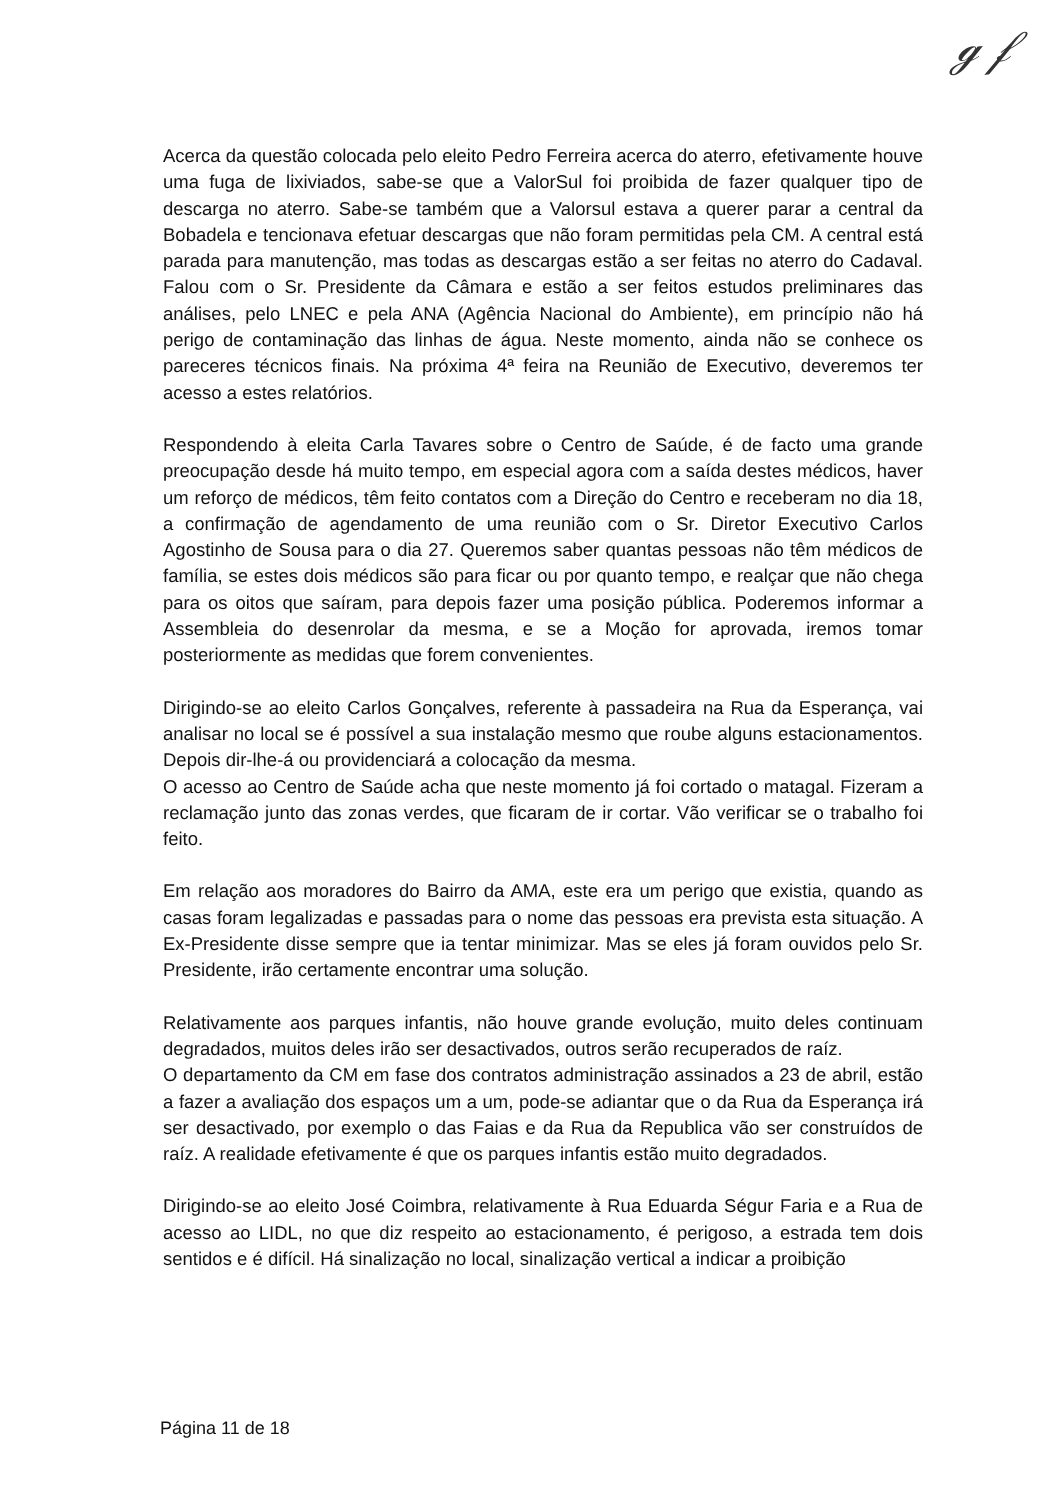ℊ 𝒻
Acerca da questão colocada pelo eleito Pedro Ferreira acerca do aterro, efetivamente houve uma fuga de lixiviados, sabe-se que a ValorSul foi proibida de fazer qualquer tipo de descarga no aterro. Sabe-se também que a Valorsul estava a querer parar a central da Bobadela e tencionava efetuar descargas que não foram permitidas pela CM. A central está parada para manutenção, mas todas as descargas estão a ser feitas no aterro do Cadaval. Falou com o Sr. Presidente da Câmara e estão a ser feitos estudos preliminares das análises, pelo LNEC e pela ANA (Agência Nacional do Ambiente), em princípio não há perigo de contaminação das linhas de água. Neste momento, ainda não se conhece os pareceres técnicos finais. Na próxima 4ª feira na Reunião de Executivo, deveremos ter acesso a estes relatórios.
Respondendo à eleita Carla Tavares sobre o Centro de Saúde, é de facto uma grande preocupação desde há muito tempo, em especial agora com a saída destes médicos, haver um reforço de médicos, têm feito contatos com a Direção do Centro e receberam no dia 18, a confirmação de agendamento de uma reunião com o Sr. Diretor Executivo Carlos Agostinho de Sousa para o dia 27. Queremos saber quantas pessoas não têm médicos de família, se estes dois médicos são para ficar ou por quanto tempo, e realçar que não chega para os oitos que saíram, para depois fazer uma posição pública. Poderemos informar a Assembleia do desenrolar da mesma, e se a Moção for aprovada, iremos tomar posteriormente as medidas que forem convenientes.
Dirigindo-se ao eleito Carlos Gonçalves, referente à passadeira na Rua da Esperança, vai analisar no local se é possível a sua instalação mesmo que roube alguns estacionamentos. Depois dir-lhe-á ou providenciará a colocação da mesma.
O acesso ao Centro de Saúde acha que neste momento já foi cortado o matagal. Fizeram a reclamação junto das zonas verdes, que ficaram de ir cortar. Vão verificar se o trabalho foi feito.
Em relação aos moradores do Bairro da AMA, este era um perigo que existia, quando as casas foram legalizadas e passadas para o nome das pessoas era prevista esta situação. A Ex-Presidente disse sempre que ia tentar minimizar. Mas se eles já foram ouvidos pelo Sr. Presidente, irão certamente encontrar uma solução.
Relativamente aos parques infantis, não houve grande evolução, muito deles continuam degradados, muitos deles irão ser desactivados, outros serão recuperados de raíz.
O departamento da CM em fase dos contratos administração assinados a 23 de abril, estão a fazer a avaliação dos espaços um a um, pode-se adiantar que o da Rua da Esperança irá ser desactivado, por exemplo o das Faias e da Rua da Republica vão ser construídos de raíz. A realidade efetivamente é que os parques infantis estão muito degradados.
Dirigindo-se ao eleito José Coimbra, relativamente à Rua Eduarda Ségur Faria e a Rua de acesso ao LIDL, no que diz respeito ao estacionamento, é perigoso, a estrada tem dois sentidos e é difícil. Há sinalização no local, sinalização vertical a indicar a proibição
Página 11 de 18